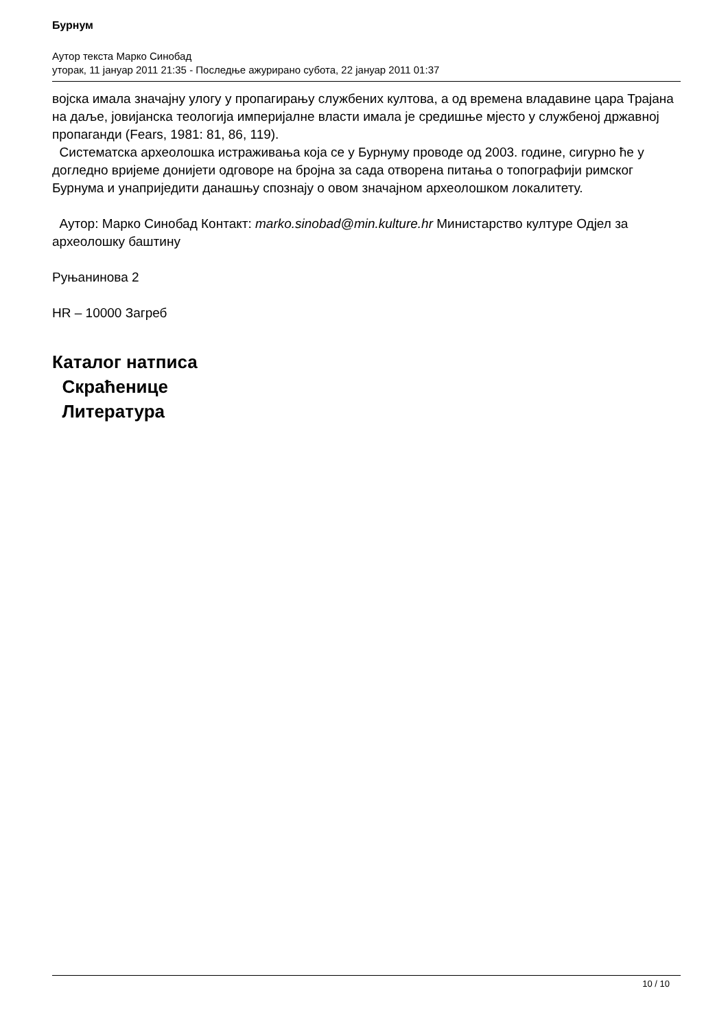Бурнум
Аутор текста Марко Синобад
уторак, 11 јануар 2011 21:35 - Последње ажурирано субота, 22 јануар 2011 01:37
војска имала значајну улогу у пропагирању службених култова, а од времена владавине цара Трајана на даље, јовијанска теологија империјалне власти имала је средишње мјесто у службеној државној пропаганди (Fears, 1981: 81, 86, 119).
Систематска археолошка истраживања која се у Бурнуму проводе од 2003. године, сигурно ће у догледно вријеме донијети одговоре на бројна за сада отворена питања о топографији римског Бурнума и унаприједити данашњу спознају о овом значајном археолошком локалитету.
Аутор: Марко Синобад Контакт: marko.sinobad@min.kulture.hr Министарство културе Одјел за археолошку баштину
Руњанинова 2
HR – 10000 Загреб
Каталог натписа
Скраћенице
Литература
10 / 10